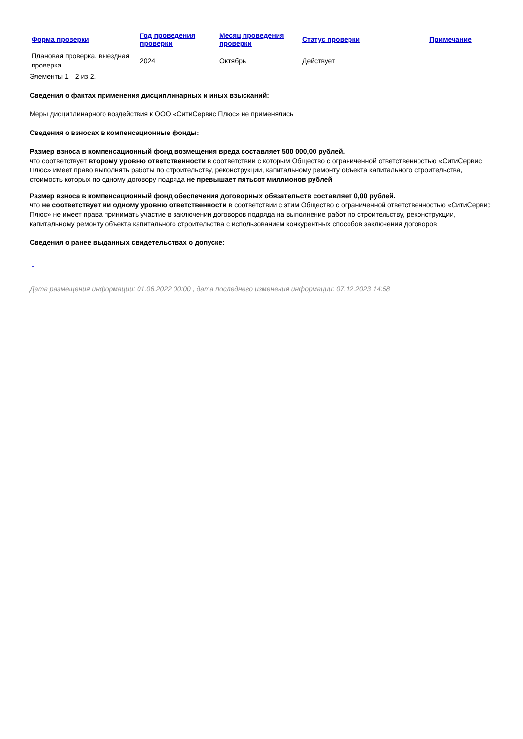| Форма проверки | Год проведения проверки | Месяц проведения проверки | Статус проверки | Примечание |
| --- | --- | --- | --- | --- |
| Плановая проверка, выездная проверка | 2024 | Октябрь | Действует | |
Элементы 1—2 из 2.
Сведения о фактах применения дисциплинарных и иных взысканий:
Меры дисциплинарного воздействия к ООО «СитиСервис Плюс» не применялись
Сведения о взносах в компенсационные фонды:
Размер взноса в компенсационный фонд возмещения вреда составляет 500 000,00 рублей.
что соответствует второму уровню ответственности в соответствии с которым Общество с ограниченной ответственностью «СитиСервис Плюс» имеет право выполнять работы по строительству, реконструкции, капитальному ремонту объекта капитального строительства, стоимость которых по одному договору подряда не превышает пятьсот миллионов рублей
Размер взноса в компенсационный фонд обеспечения договорных обязательств составляет 0,00 рублей.
что не соответствует ни одному уровню ответственности в соответствии с этим Общество с ограниченной ответственностью «СитиСервис Плюс» не имеет права принимать участие в заключении договоров подряда на выполнение работ по строительству, реконструкции, капитальному ремонту объекта капитального строительства с использованием конкурентных способов заключения договоров
Сведения о ранее выданных свидетельствах о допуске:
-
Дата размещения информации: 01.06.2022 00:00 , дата последнего изменения информации: 07.12.2023 14:58